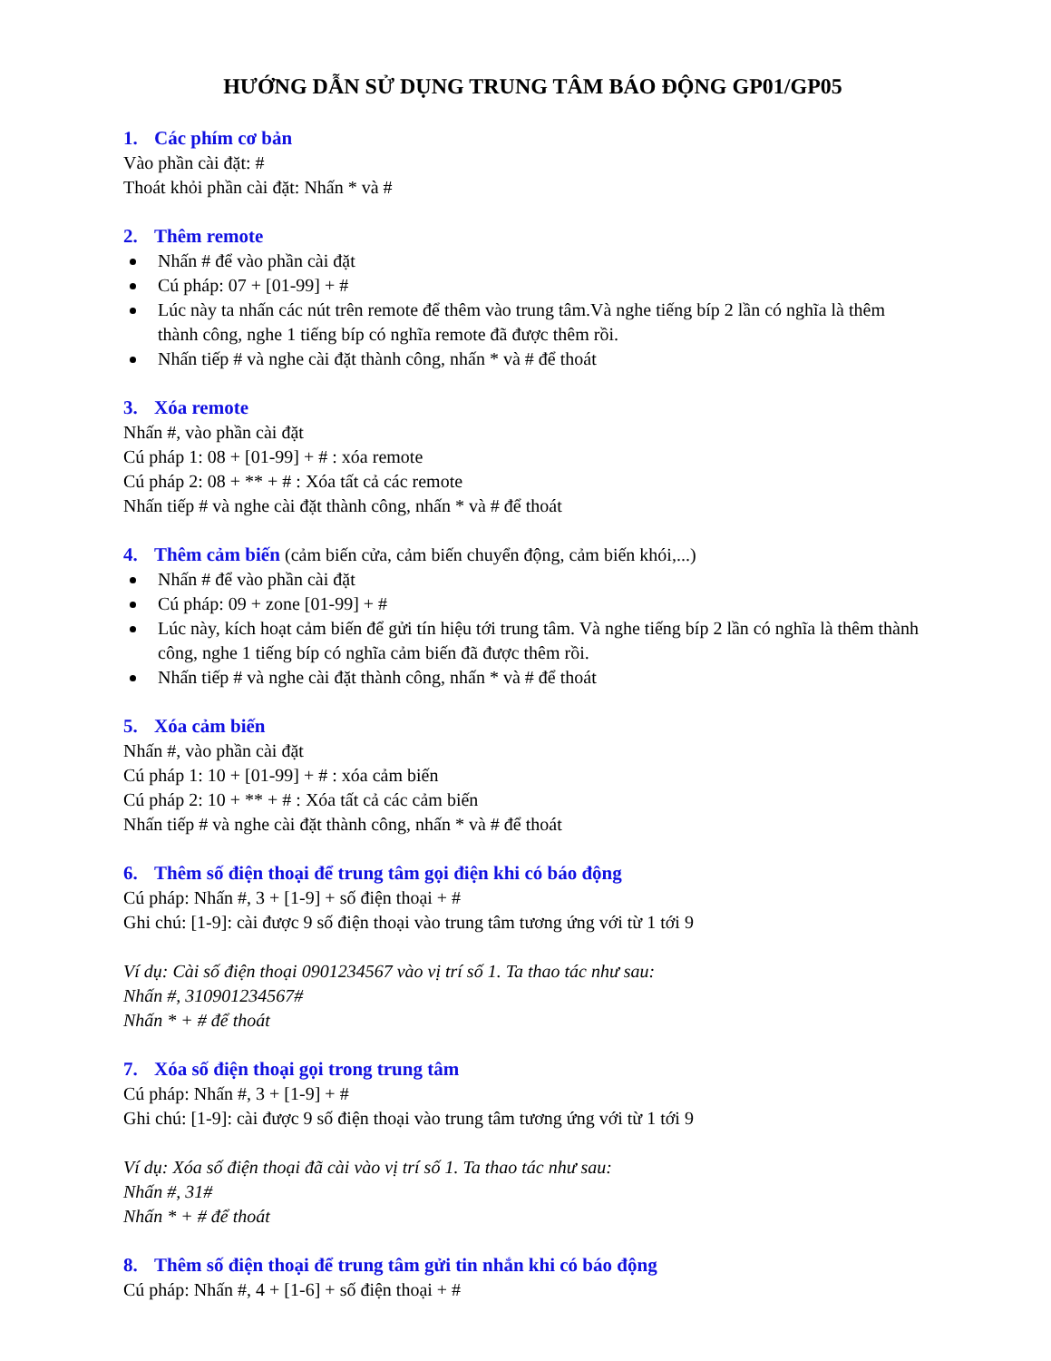HƯỚNG DẪN SỬ DỤNG TRUNG TÂM BÁO ĐỘNG GP01/GP05
1. Các phím cơ bản
Vào phần cài đặt: #
Thoát khỏi phần cài đặt: Nhấn * và #
2. Thêm remote
Nhấn # để vào phần cài đặt
Cú pháp: 07 + [01-99] + #
Lúc này ta nhấn các nút trên remote để thêm vào trung tâm.Và nghe tiếng bíp 2 lần có nghĩa là thêm thành công, nghe 1 tiếng bíp có nghĩa remote đã được thêm rồi.
Nhấn tiếp # và nghe cài đặt thành công, nhấn * và # để thoát
3. Xóa remote
Nhấn #, vào phần cài đặt
Cú pháp 1: 08 + [01-99] + # : xóa remote
Cú pháp 2: 08 + ** + # : Xóa tất cả các remote
Nhấn tiếp # và nghe cài đặt thành công, nhấn * và # để thoát
4. Thêm cảm biến (cảm biến cửa, cảm biến chuyển động, cảm biến khói,...)
Nhấn # để vào phần cài đặt
Cú pháp: 09 + zone [01-99] + #
Lúc này, kích hoạt cảm biến để gửi tín hiệu tới trung tâm. Và nghe tiếng bíp 2 lần có nghĩa là thêm thành công, nghe 1 tiếng bíp có nghĩa cảm biến đã được thêm rồi.
Nhấn tiếp # và nghe cài đặt thành công, nhấn * và # để thoát
5. Xóa cảm biến
Nhấn #, vào phần cài đặt
Cú pháp 1: 10 + [01-99] + # : xóa cảm biến
Cú pháp 2: 10 + ** + # : Xóa tất cả các cảm biến
Nhấn tiếp # và nghe cài đặt thành công, nhấn * và # để thoát
6. Thêm số điện thoại để trung tâm gọi điện khi có báo động
Cú pháp: Nhấn #, 3 + [1-9] + số điện thoại + #
Ghi chú: [1-9]: cài được 9 số điện thoại vào trung tâm tương ứng với từ 1 tới 9
Ví dụ: Cài số điện thoại 0901234567 vào vị trí số 1. Ta thao tác như sau:
Nhấn #, 310901234567#
Nhấn * + # để thoát
7. Xóa số điện thoại gọi trong trung tâm
Cú pháp: Nhấn #, 3 + [1-9] + #
Ghi chú: [1-9]: cài được 9 số điện thoại vào trung tâm tương ứng với từ 1 tới 9
Ví dụ: Xóa số điện thoại đã cài vào vị trí số 1. Ta thao tác như sau:
Nhấn #, 31#
Nhấn * + # để thoát
8. Thêm số điện thoại để trung tâm gửi tin nhắn khi có báo động
Cú pháp: Nhấn #, 4 + [1-6] + số điện thoại + #